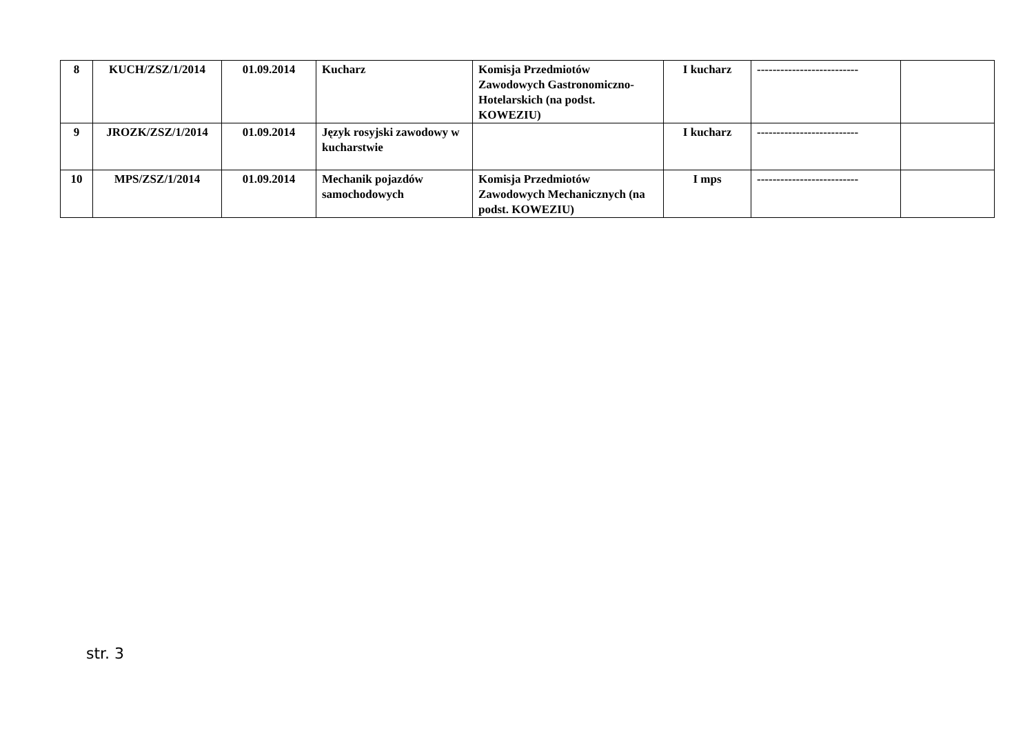| 8 | KUCH/ZSZ/1/2014 | 01.09.2014 | Kucharz | Komisja Przedmiotów Zawodowych Gastronomiczno-Hotelarskich (na podst. KOWEZIU) | I kucharz | -------------------------- | |
| 9 | JROZK/ZSZ/1/2014 | 01.09.2014 | Język rosyjski zawodowy w kucharstwie | | I kucharz | -------------------------- | |
| 10 | MPS/ZSZ/1/2014 | 01.09.2014 | Mechanik pojazdów samochodowych | Komisja Przedmiotów Zawodowych Mechanicznych (na podst. KOWEZIU) | I mps | -------------------------- | |
str. 3